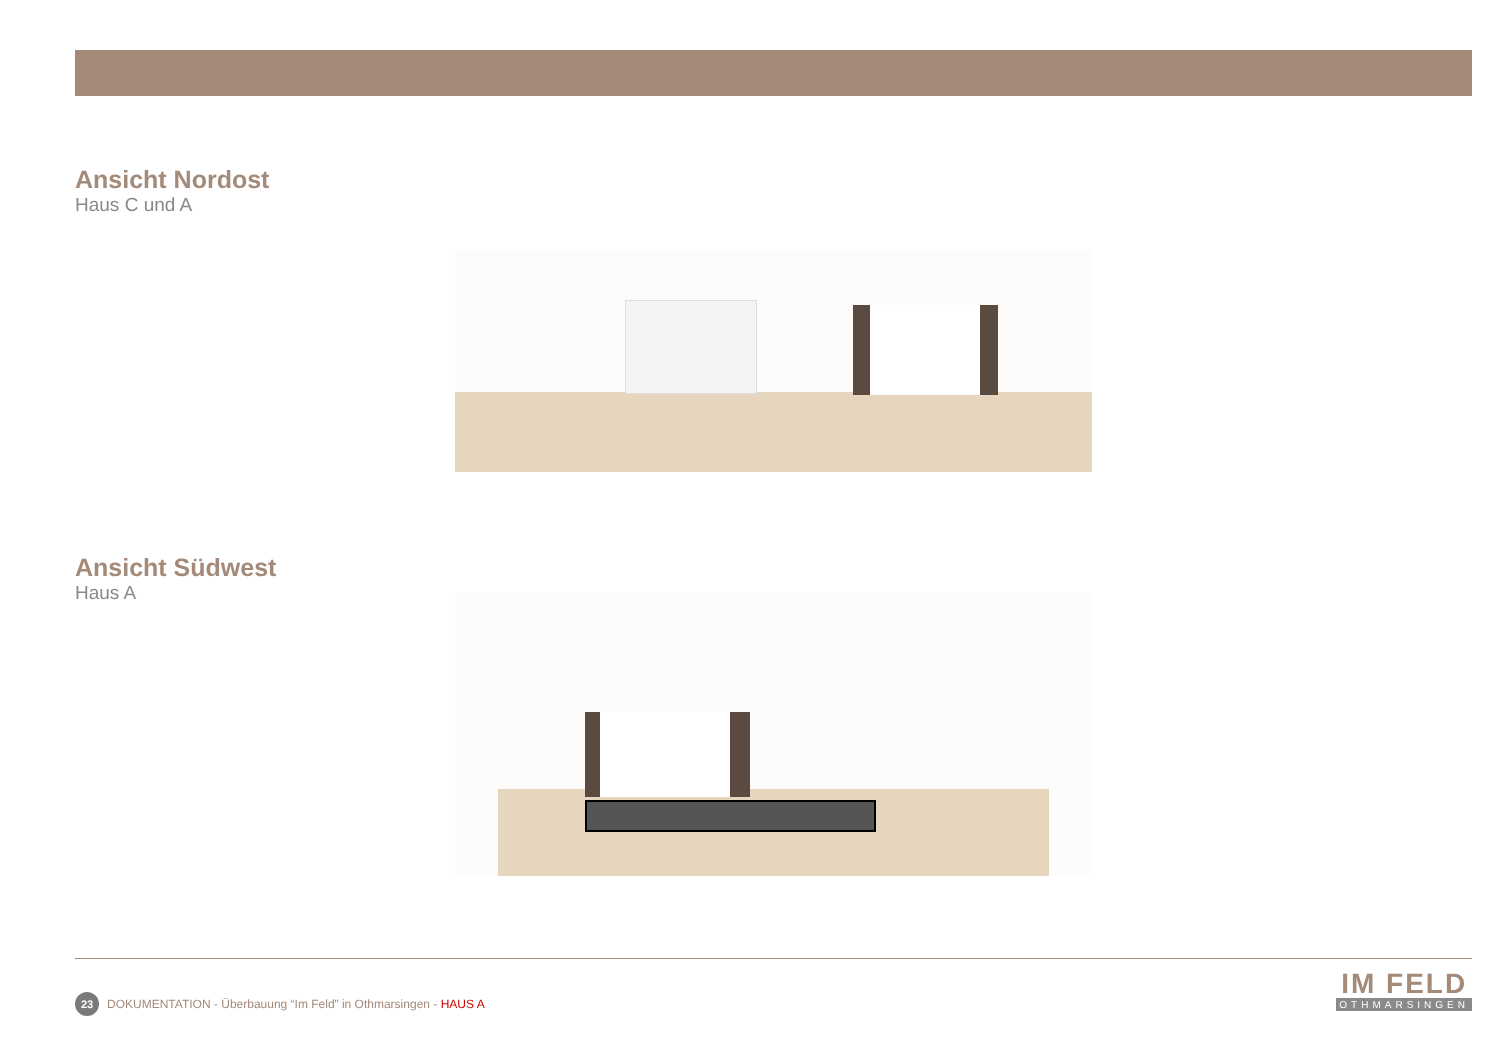Ansicht Nordost
Haus C und A
Ansicht Südwest
Haus A
23 DOKUMENTATION - Überbauung “Im Feld” in Othmarsingen - HAUS A
IM FELD
OTHMARSINGEN